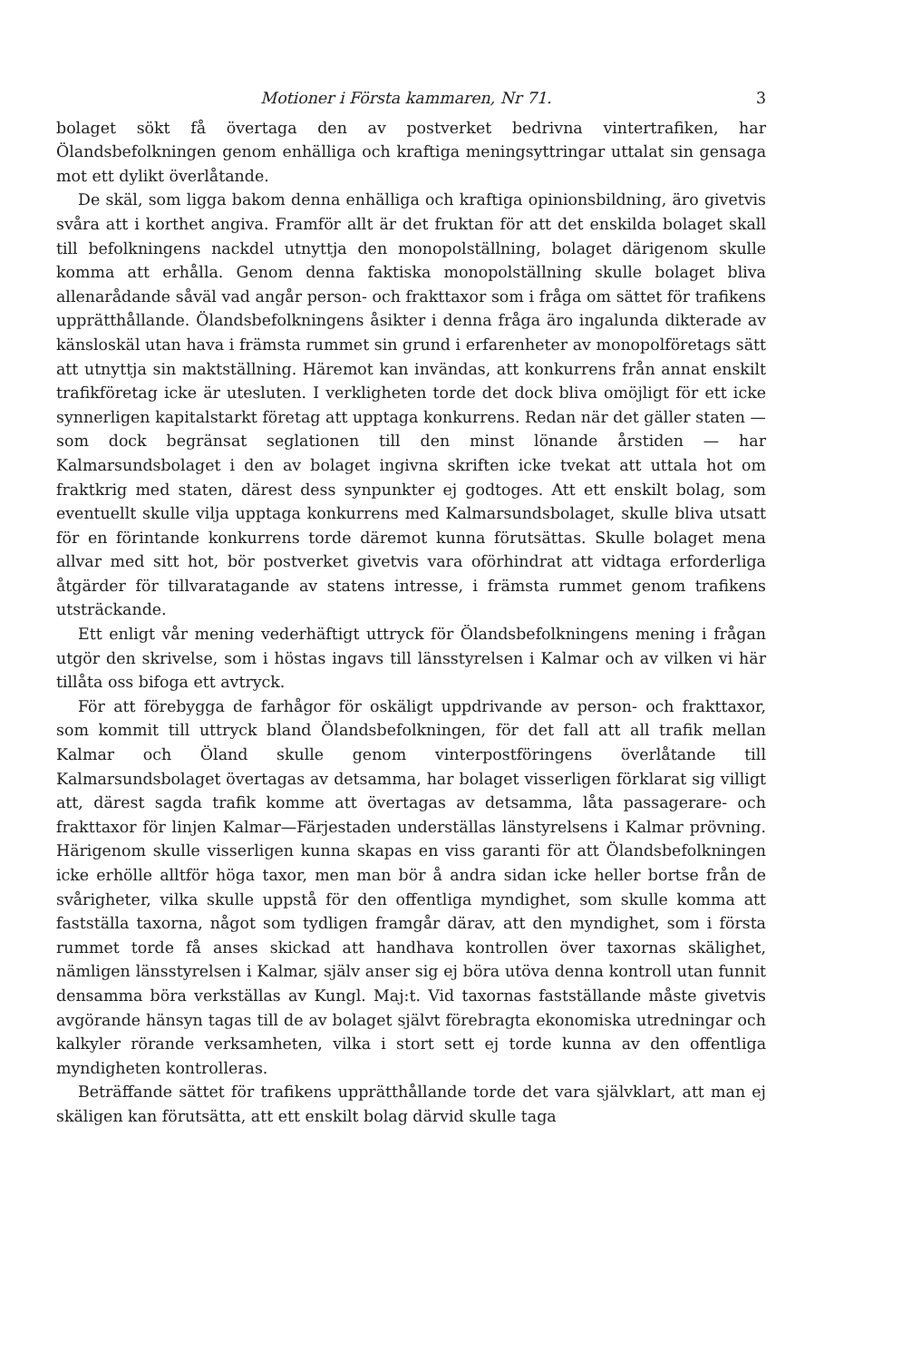Motioner i Första kammaren, Nr 71. 3
bolaget sökt få övertaga den av postverket bedrivna vintertrafiken, har Ölandsbefolkningen genom enhälliga och kraftiga meningsyttringar uttalat sin gensaga mot ett dylikt överlåtande.
De skäl, som ligga bakom denna enhälliga och kraftiga opinionsbildning, äro givetvis svåra att i korthet angiva. Framför allt är det fruktan för att det enskilda bolaget skall till befolkningens nackdel utnyttja den monopolställning, bolaget därigenom skulle komma att erhålla. Genom denna faktiska monopolställning skulle bolaget bliva allenarådande såväl vad angår person- och frakttaxor som i fråga om sättet för trafikens upprätthållande. Ölandsbefolkningens åsikter i denna fråga äro ingalunda dikterade av känsloskäl utan hava i främsta rummet sin grund i erfarenheter av monopolföretags sätt att utnyttja sin maktställning. Häremot kan invändas, att konkurrens från annat enskilt trafikföretag icke är utesluten. I verkligheten torde det dock bliva omöjligt för ett icke synnerligen kapitalstarkt företag att upptaga konkurrens. Redan när det gäller staten — som dock begränsat seglationen till den minst lönande årstiden — har Kalmarsundsbolaget i den av bolaget ingivna skriften icke tvekat att uttala hot om fraktkrig med staten, därest dess synpunkter ej godtoges. Att ett enskilt bolag, som eventuellt skulle vilja upptaga konkurrens med Kalmarsundsbolaget, skulle bliva utsatt för en förintande konkurrens torde däremot kunna förutsättas. Skulle bolaget mena allvar med sitt hot, bör postverket givetvis vara oförhindrat att vidtaga erforderliga åtgärder för tillvaratagande av statens intresse, i främsta rummet genom trafikens utsträckande.
Ett enligt vår mening vederhäftigt uttryck för Ölandsbefolkningens mening i frågan utgör den skrivelse, som i höstas ingavs till länsstyrelsen i Kalmar och av vilken vi här tillåta oss bifoga ett avtryck.
För att förebygga de farhågor för oskäligt uppdrivande av person- och frakttaxor, som kommit till uttryck bland Ölandsbefolkningen, för det fall att all trafik mellan Kalmar och Öland skulle genom vinterpostföringens överlåtande till Kalmarsundsbolaget övertagas av detsamma, har bolaget visserligen förklarat sig villigt att, därest sagda trafik komme att övertagas av detsamma, låta passagerare- och frakttaxor för linjen Kalmar—Färjestaden underställas länstyrelsens i Kalmar prövning. Härigenom skulle visserligen kunna skapas en viss garanti för att Ölandsbefolkningen icke erhölle alltför höga taxor, men man bör å andra sidan icke heller bortse från de svårigheter, vilka skulle uppstå för den offentliga myndighet, som skulle komma att fastställa taxorna, något som tydligen framgår därav, att den myndighet, som i första rummet torde få anses skickad att handhava kontrollen över taxornas skälighet, nämligen länsstyrelsen i Kalmar, själv anser sig ej böra utöva denna kontroll utan funnit densamma böra verkställas av Kungl. Maj:t. Vid taxornas fastställande måste givetvis avgörande hänsyn tagas till de av bolaget självt förebragta ekonomiska utredningar och kalkyler rörande verksamheten, vilka i stort sett ej torde kunna av den offentliga myndigheten kontrolleras.
Beträffande sättet för trafikens upprätthållande torde det vara självklart, att man ej skäligen kan förutsätta, att ett enskilt bolag därvid skulle taga